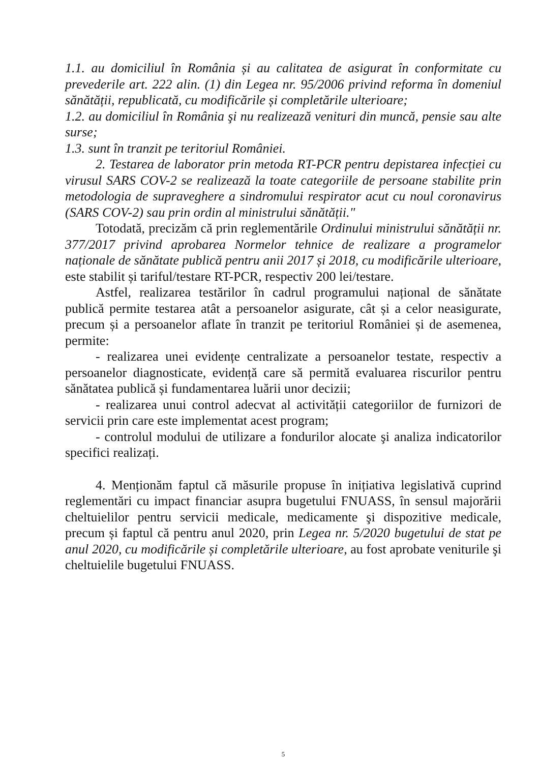1.1. au domiciliul în România și au calitatea de asigurat în conformitate cu prevederile art. 222 alin. (1) din Legea nr. 95/2006 privind reforma în domeniul sănătății, republicată, cu modificările și completările ulterioare;
1.2. au domiciliul în România şi nu realizează venituri din muncă, pensie sau alte surse;
1.3. sunt în tranzit pe teritoriul României.
2. Testarea de laborator prin metoda RT-PCR pentru depistarea infecției cu virusul SARS COV-2 se realizează la toate categoriile de persoane stabilite prin metodologia de supraveghere a sindromului respirator acut cu noul coronavirus (SARS COV-2) sau prin ordin al ministrului sănătății."
Totodată, precizăm că prin reglementările Ordinului ministrului sănătății nr. 377/2017 privind aprobarea Normelor tehnice de realizare a programelor naționale de sănătate publică pentru anii 2017 și 2018, cu modificările ulterioare, este stabilit și tariful/testare RT-PCR, respectiv 200 lei/testare.
Astfel, realizarea testărilor în cadrul programului național de sănătate publică permite testarea atât a persoanelor asigurate, cât și a celor neasigurate, precum și a persoanelor aflate în tranzit pe teritoriul României și de asemenea, permite:
- realizarea unei evidențe centralizate a persoanelor testate, respectiv a persoanelor diagnosticate, evidență care să permită evaluarea riscurilor pentru sănătatea publică și fundamentarea luării unor decizii;
- realizarea unui control adecvat al activității categoriilor de furnizori de servicii prin care este implementat acest program;
- controlul modului de utilizare a fondurilor alocate şi analiza indicatorilor specifici realizați.
4. Menționăm faptul că măsurile propuse în inițiativa legislativă cuprind reglementări cu impact financiar asupra bugetului FNUASS, în sensul majorării cheltuielilor pentru servicii medicale, medicamente şi dispozitive medicale, precum și faptul că pentru anul 2020, prin Legea nr. 5/2020 bugetului de stat pe anul 2020, cu modificările și completările ulterioare, au fost aprobate veniturile şi cheltuielile bugetului FNUASS.
5